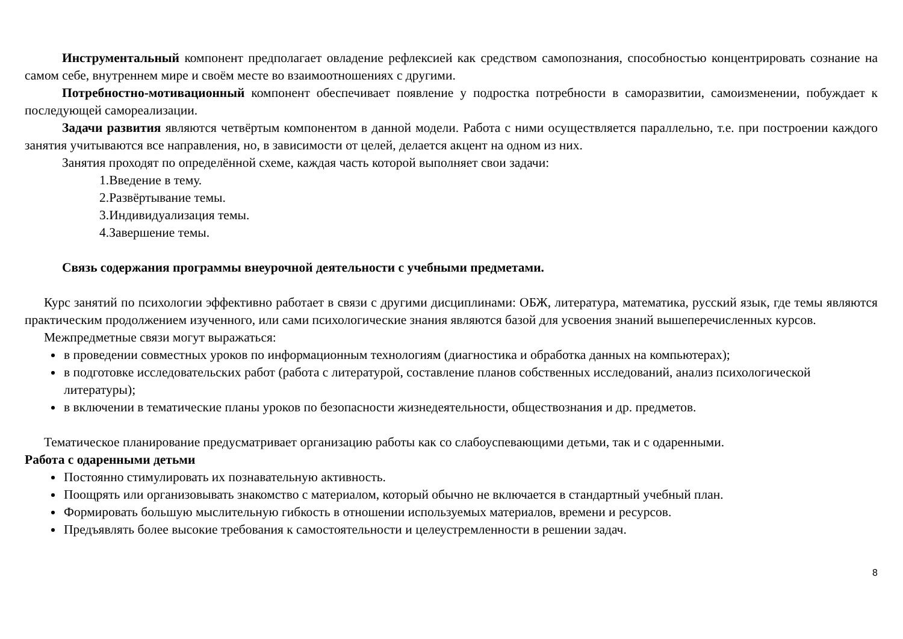Инструментальный компонент предполагает овладение рефлексией как средством самопознания, способностью концентрировать сознание на самом себе, внутреннем мире и своём месте во взаимоотношениях с другими.
Потребностно-мотивационный компонент обеспечивает появление у подростка потребности в саморазвитии, самоизменении, побуждает к последующей самореализации.
Задачи развития являются четвёртым компонентом в данной модели. Работа с ними осуществляется параллельно, т.е. при построении каждого занятия учитываются все направления, но, в зависимости от целей, делается акцент на одном из них.
Занятия проходят по определённой схеме, каждая часть которой выполняет свои задачи:
1.Введение в тему.
2.Развёртывание темы.
3.Индивидуализация темы.
4.Завершение темы.
Связь содержания программы внеурочной деятельности с учебными предметами.
Курс занятий по психологии эффективно работает в связи с другими дисциплинами: ОБЖ, литература, математика, русский язык, где темы являются практическим продолжением изученного, или сами психологические знания являются базой для усвоения знаний вышеперечисленных курсов.
Межпредметные связи могут выражаться:
в проведении совместных уроков по информационным технологиям (диагностика и обработка данных на компьютерах);
в подготовке исследовательских работ (работа с литературой, составление планов собственных исследований, анализ психологической литературы);
в включении в тематические планы уроков по безопасности жизнедеятельности, обществознания и др. предметов.
Тематическое планирование предусматривает организацию работы как со слабоуспевающими детьми, так и с одаренными.
Работа с одаренными детьми
Постоянно стимулировать их познавательную активность.
Поощрять или организовывать знакомство с материалом, который обычно не включается в стандартный учебный план.
Формировать большую мыслительную гибкость в отношении используемых материалов, времени и ресурсов.
Предъявлять более высокие требования к самостоятельности и целеустремленности в решении задач.
8